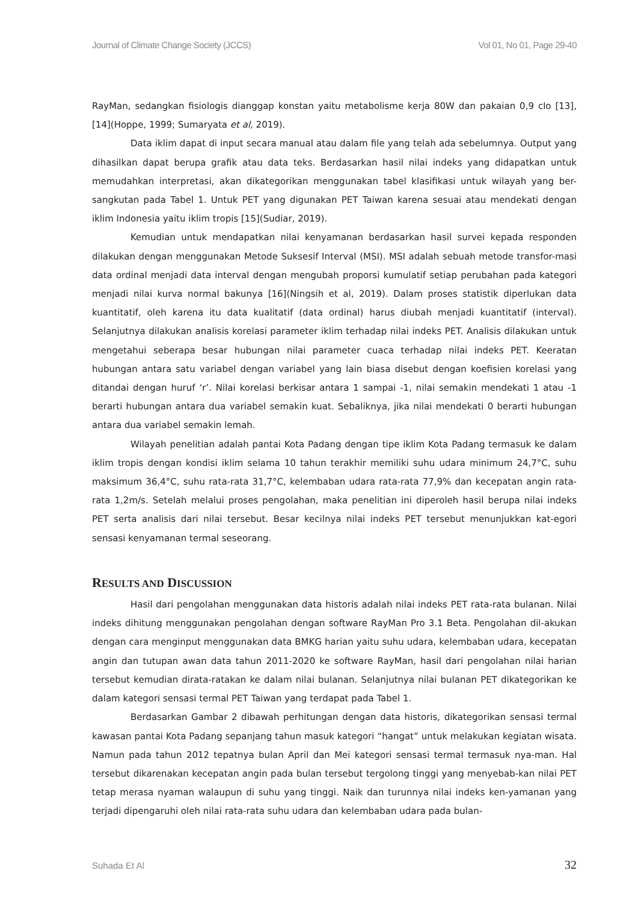Journal of Climate Change Society (JCCS) Vol 01, No 01, Page 29-40
RayMan, sedangkan fisiologis dianggap konstan yaitu metabolisme kerja 80W dan pakaian 0,9 clo [13], [14](Hoppe, 1999; Sumaryata et al, 2019).
Data iklim dapat di input secara manual atau dalam file yang telah ada sebelumnya. Output yang dihasilkan dapat berupa grafik atau data teks. Berdasarkan hasil nilai indeks yang didapatkan untuk memudahkan interpretasi, akan dikategorikan menggunakan tabel klasifikasi untuk wilayah yang ber-sangkutan pada Tabel 1. Untuk PET yang digunakan PET Taiwan karena sesuai atau mendekati dengan iklim Indonesia yaitu iklim tropis [15](Sudiar, 2019).
Kemudian untuk mendapatkan nilai kenyamanan berdasarkan hasil survei kepada responden dilakukan dengan menggunakan Metode Suksesif Interval (MSI). MSI adalah sebuah metode transfor-masi data ordinal menjadi data interval dengan mengubah proporsi kumulatif setiap perubahan pada kategori menjadi nilai kurva normal bakunya [16](Ningsih et al, 2019). Dalam proses statistik diperlukan data kuantitatif, oleh karena itu data kualitatif (data ordinal) harus diubah menjadi kuantitatif (interval). Selanjutnya dilakukan analisis korelasi parameter iklim terhadap nilai indeks PET. Analisis dilakukan untuk mengetahui seberapa besar hubungan nilai parameter cuaca terhadap nilai indeks PET. Keeratan hubungan antara satu variabel dengan variabel yang lain biasa disebut dengan koefisien korelasi yang ditandai dengan huruf ‘r’. Nilai korelasi berkisar antara 1 sampai -1, nilai semakin mendekati 1 atau -1 berarti hubungan antara dua variabel semakin kuat. Sebaliknya, jika nilai mendekati 0 berarti hubungan antara dua variabel semakin lemah.
Wilayah penelitian adalah pantai Kota Padang dengan tipe iklim Kota Padang termasuk ke dalam iklim tropis dengan kondisi iklim selama 10 tahun terakhir memiliki suhu udara minimum 24,7°C, suhu maksimum 36,4°C, suhu rata-rata 31,7°C, kelembaban udara rata-rata 77,9% dan kecepatan angin rata-rata 1,2m/s. Setelah melalui proses pengolahan, maka penelitian ini diperoleh hasil berupa nilai indeks PET serta analisis dari nilai tersebut. Besar kecilnya nilai indeks PET tersebut menunjukkan kat-egori sensasi kenyamanan termal seseorang.
RESULTS AND DISCUSSION
Hasil dari pengolahan menggunakan data historis adalah nilai indeks PET rata-rata bulanan. Nilai indeks dihitung menggunakan pengolahan dengan software RayMan Pro 3.1 Beta. Pengolahan dil-akukan dengan cara menginput menggunakan data BMKG harian yaitu suhu udara, kelembaban udara, kecepatan angin dan tutupan awan data tahun 2011-2020 ke software RayMan, hasil dari pengolahan nilai harian tersebut kemudian dirata-ratakan ke dalam nilai bulanan. Selanjutnya nilai bulanan PET dikategorikan ke dalam kategori sensasi termal PET Taiwan yang terdapat pada Tabel 1.
Berdasarkan Gambar 2 dibawah perhitungan dengan data historis, dikategorikan sensasi termal kawasan pantai Kota Padang sepanjang tahun masuk kategori “hangat” untuk melakukan kegiatan wisata. Namun pada tahun 2012 tepatnya bulan April dan Mei kategori sensasi termal termasuk nya-man. Hal tersebut dikarenakan kecepatan angin pada bulan tersebut tergolong tinggi yang menyebab-kan nilai PET tetap merasa nyaman walaupun di suhu yang tinggi. Naik dan turunnya nilai indeks ken-yamanan yang terjadi dipengaruhi oleh nilai rata-rata suhu udara dan kelembaban udara pada bulan-
Suhada Et Al 32